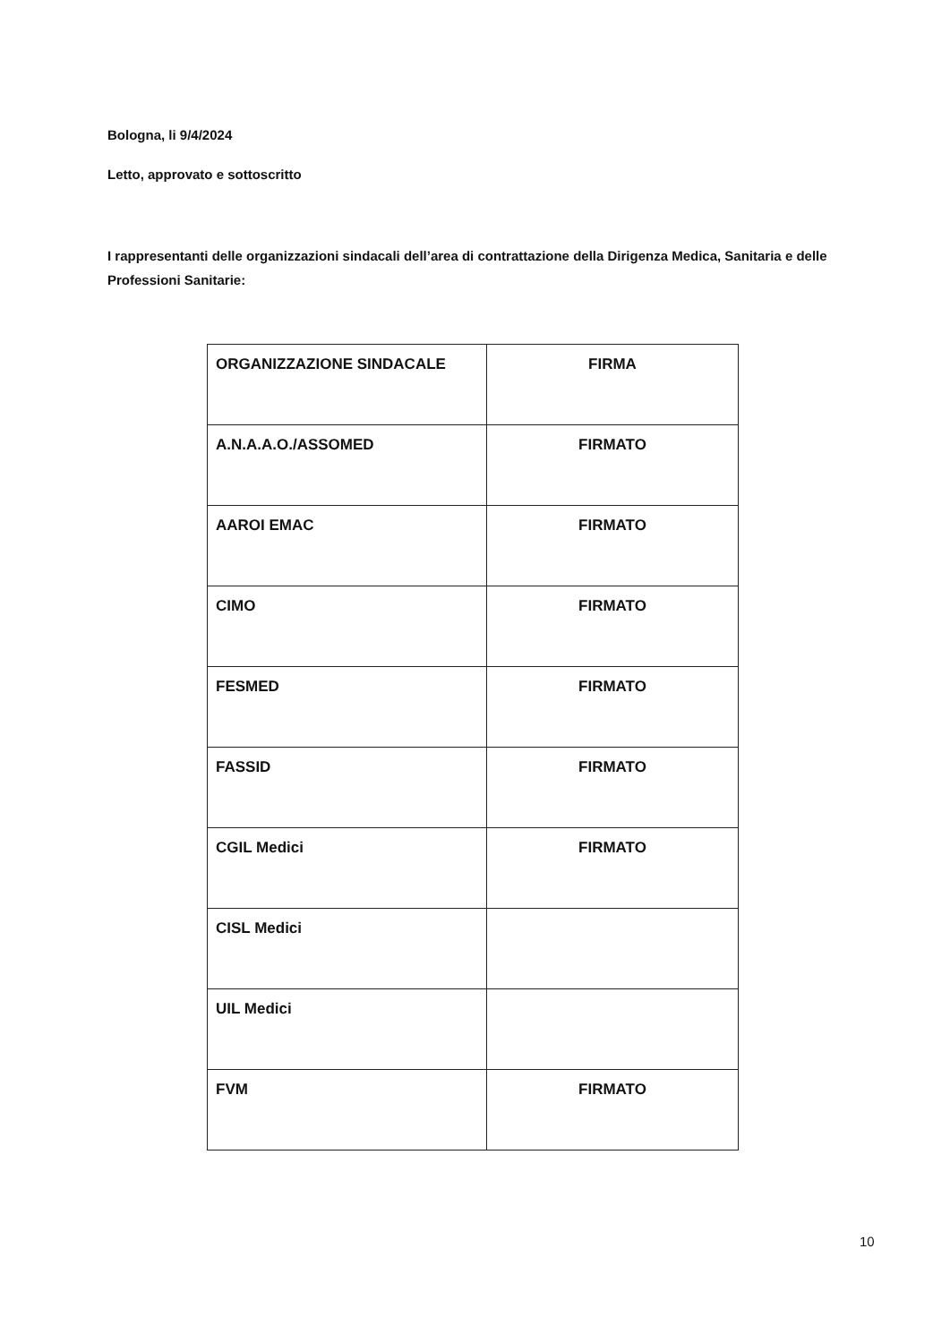Bologna, li 9/4/2024
Letto, approvato e sottoscritto
I rappresentanti delle organizzazioni sindacali dell’area di contrattazione della Dirigenza Medica, Sanitaria e delle Professioni Sanitarie:
| ORGANIZZAZIONE SINDACALE | FIRMA |
| --- | --- |
| A.N.A.A.O./ASSOMED | FIRMATO |
| AAROI EMAC | FIRMATO |
| CIMO | FIRMATO |
| FESMED | FIRMATO |
| FASSID | FIRMATO |
| CGIL Medici | FIRMATO |
| CISL Medici | |
| UIL Medici | |
| FVM | FIRMATO |
10